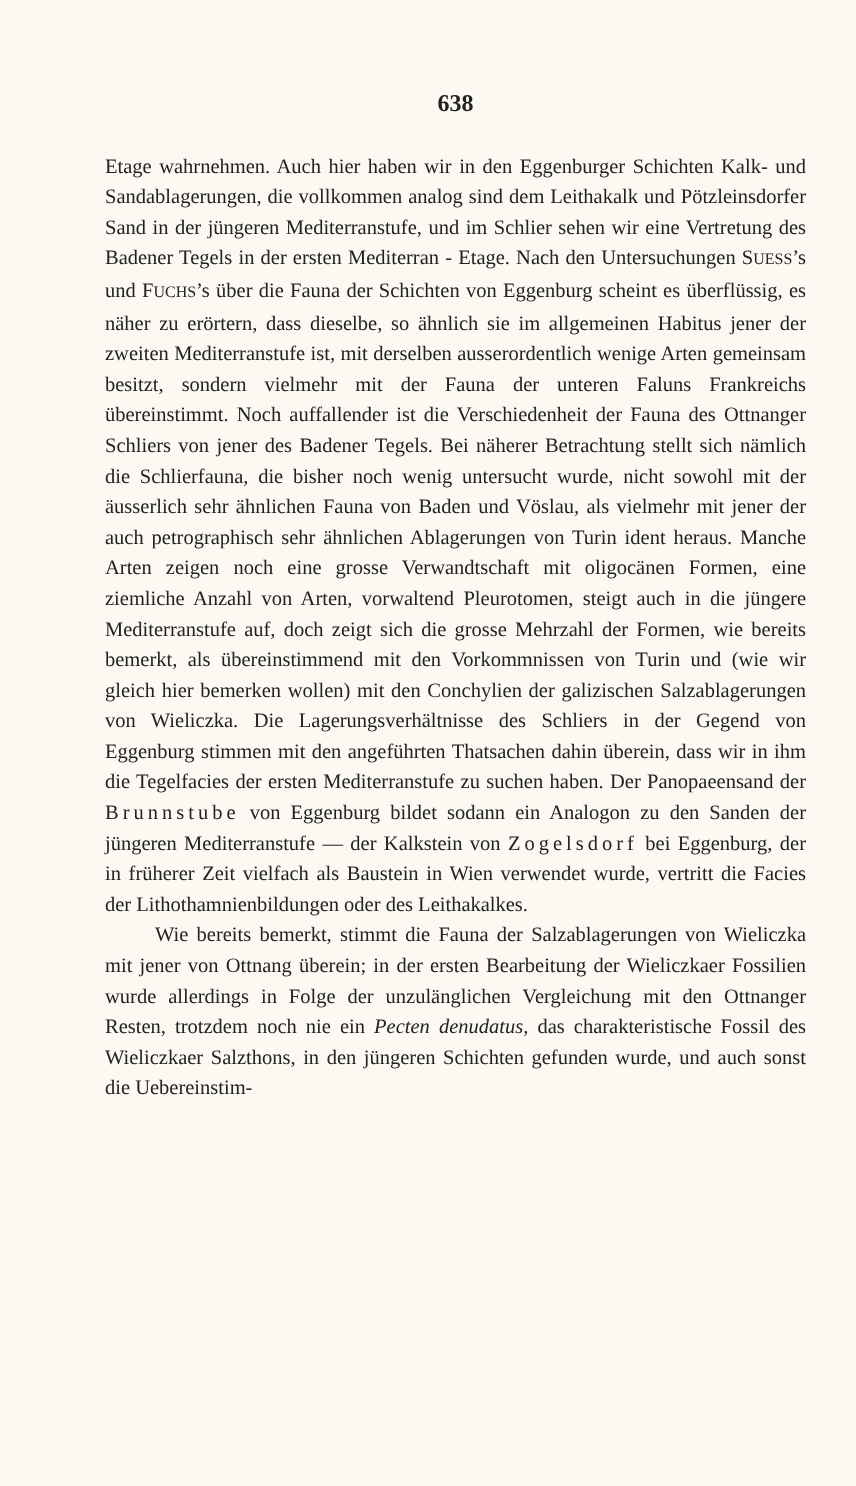638
Etage wahrnehmen. Auch hier haben wir in den Eggenburger Schichten Kalk- und Sandablagerungen, die vollkommen analog sind dem Leithakalk und Pötzleinsdorfer Sand in der jüngeren Mediterranstufe, und im Schlier sehen wir eine Vertretung des Badener Tegels in der ersten Mediterran - Etage. Nach den Untersuchungen SUESS’s und FUCHS’s über die Fauna der Schichten von Eggenburg scheint es überflüssig, es näher zu erörtern, dass dieselbe, so ähnlich sie im allgemeinen Habitus jener der zweiten Mediterranstufe ist, mit derselben ausserordentlich wenige Arten gemeinsam besitzt, sondern vielmehr mit der Fauna der unteren Faluns Frankreichs übereinstimmt. Noch auffallender ist die Verschiedenheit der Fauna des Ottnanger Schliers von jener des Badener Tegels. Bei näherer Betrachtung stellt sich nämlich die Schlierfauna, die bisher noch wenig untersucht wurde, nicht sowohl mit der äusserlich sehr ähnlichen Fauna von Baden und Vöslau, als vielmehr mit jener der auch petrographisch sehr ähnlichen Ablagerungen von Turin ident heraus. Manche Arten zeigen noch eine grosse Verwandtschaft mit oligocänen Formen, eine ziemliche Anzahl von Arten, vorwaltend Pleurotomen, steigt auch in die jüngere Mediterranstufe auf, doch zeigt sich die grosse Mehrzahl der Formen, wie bereits bemerkt, als übereinstimmend mit den Vorkommnissen von Turin und (wie wir gleich hier bemerken wollen) mit den Conchylien der galizischen Salzablagerungen von Wieliczka. Die Lagerungsverhältnisse des Schliers in der Gegend von Eggenburg stimmen mit den angeführten Thatsachen dahin überein, dass wir in ihm die Tegelfacies der ersten Mediterranstufe zu suchen haben. Der Panopaeensand der Brunnstube von Eggenburg bildet sodann ein Analogon zu den Sanden der jüngeren Mediterranstufe — der Kalkstein von Zogelsdorf bei Eggenburg, der in früherer Zeit vielfach als Baustein in Wien verwendet wurde, vertritt die Facies der Lithothamnienbildungen oder des Leithakalkes.
Wie bereits bemerkt, stimmt die Fauna der Salzablagerungen von Wieliczka mit jener von Ottnang überein; in der ersten Bearbeitung der Wieliczkaer Fossilien wurde allerdings in Folge der unzulänglichen Vergleichung mit den Ottnanger Resten, trotzdem noch nie ein Pecten denudatus, das charakteristische Fossil des Wieliczkaer Salzthons, in den jüngeren Schichten gefunden wurde, und auch sonst die Uebereinstim-